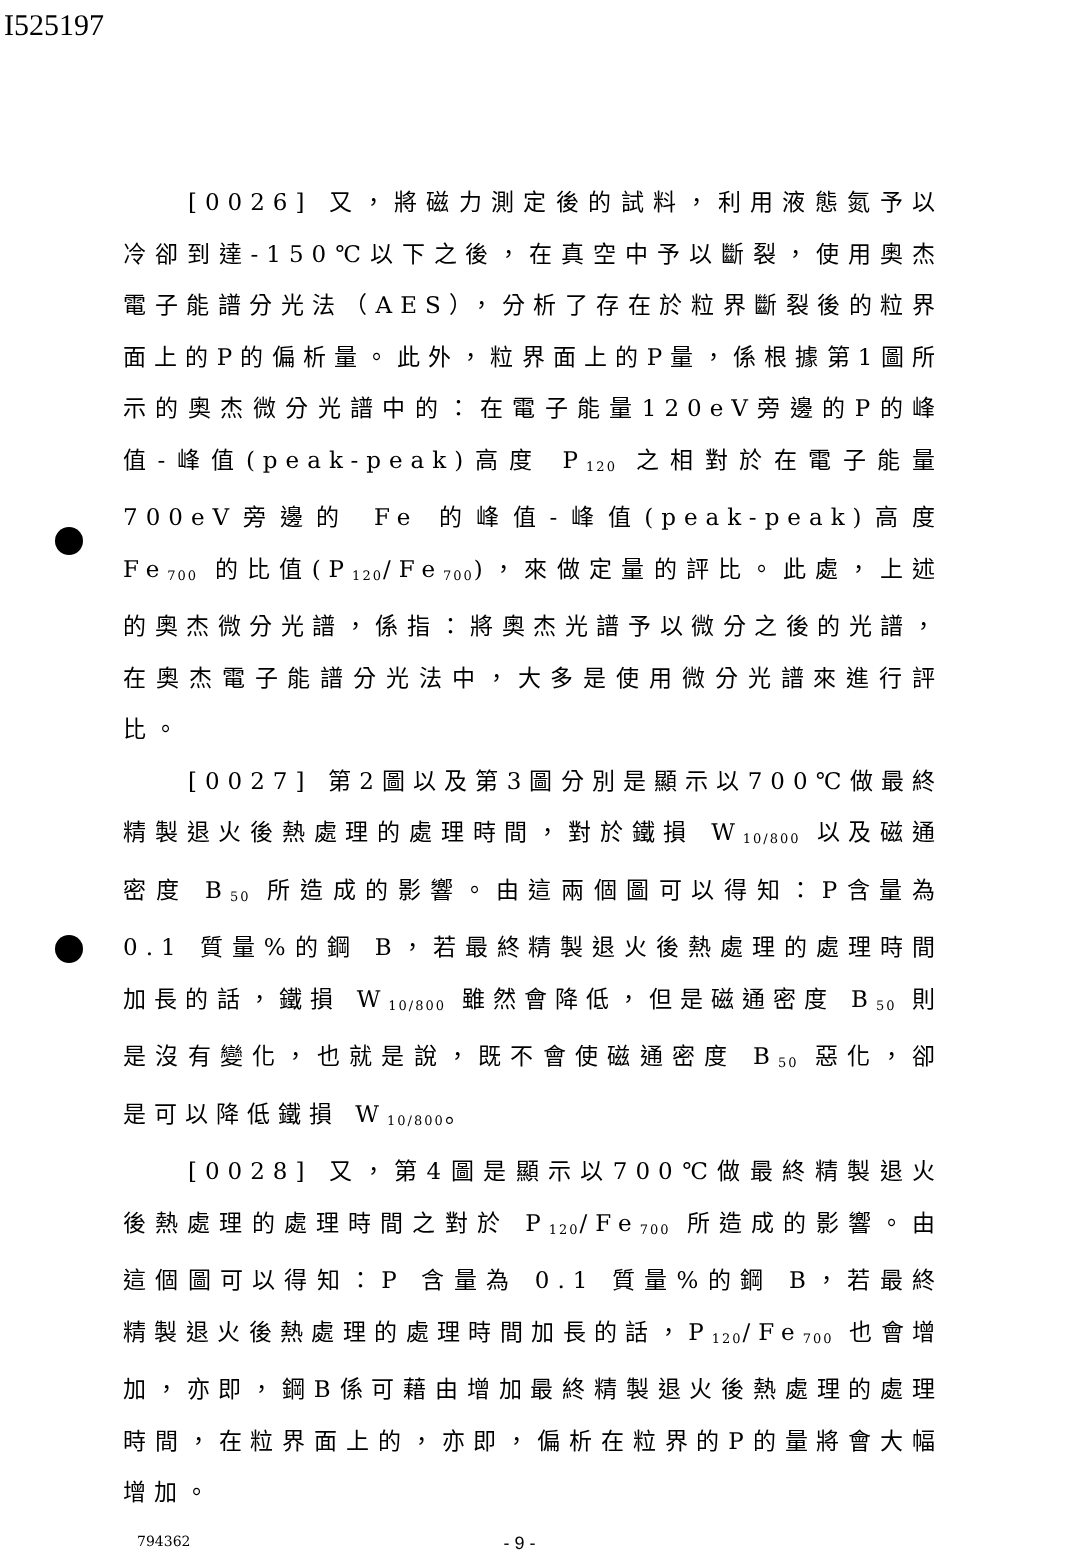I525197
[0026] 又，將磁力測定後的試料，利用液態氮予以冷卻到達-150℃以下之後，在真空中予以斷裂，使用奧杰電子能譜分光法（AES），分析了存在於粒界斷裂後的粒界面上的P的偏析量。此外，粒界面上的P量，係根據第1圖所示的奧杰微分光譜中的：在電子能量120eV旁邊的P的峰值-峰值(peak-peak)高度 P<sub>120</sub> 之相對於在電子能量700eV旁邊的 Fe 的峰值-峰值(peak-peak)高度 Fe<sub>700</sub> 的比值(P<sub>120</sub>/Fe<sub>700</sub>)，來做定量的評比。此處，上述的奧杰微分光譜，係指：將奧杰光譜予以微分之後的光譜，在奧杰電子能譜分光法中，大多是使用微分光譜來進行評比。
[0027] 第2圖以及第3圖分別是顯示以700℃做最終精製退火後熱處理的處理時間，對於鐵損 W<sub>10/800</sub> 以及磁通密度 B<sub>50</sub> 所造成的影響。由這兩個圖可以得知：P含量為 0.1 質量%的鋼 B，若最終精製退火後熱處理的處理時間加長的話，鐵損 W<sub>10/800</sub> 雖然會降低，但是磁通密度 B<sub>50</sub> 則是沒有變化，也就是說，既不會使磁通密度 B<sub>50</sub> 惡化，卻是可以降低鐵損 W<sub>10/800</sub>。
[0028] 又，第4圖是顯示以700℃做最終精製退火後熱處理的處理時間之對於 P<sub>120</sub>/Fe<sub>700</sub> 所造成的影響。由這個圖可以得知：P 含量為 0.1 質量%的鋼 B，若最終精製退火後熱處理的處理時間加長的話，P<sub>120</sub>/Fe<sub>700</sub> 也會增加，亦即，鋼B係可藉由增加最終精製退火後熱處理的處理時間，在粒界面上的，亦即，偏析在粒界的P的量將會大幅增加。
794362 - 9 -